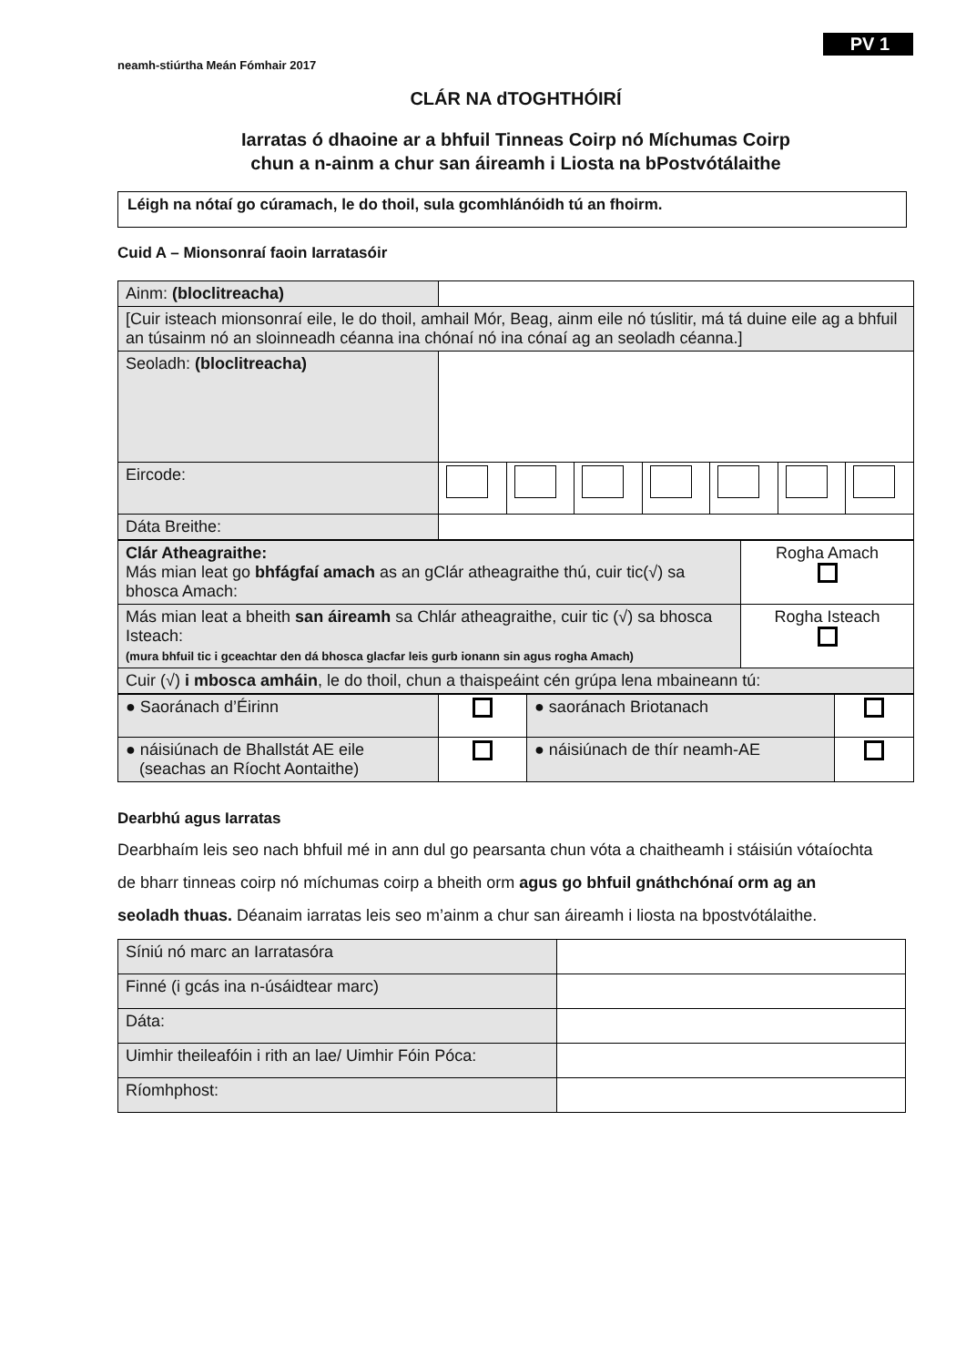PV 1
neamh-stiúrtha Meán Fómhair 2017
CLÁR NA dTOGHTHÓIRÍ
Iarratas ó dhaoine ar a bhfuil Tinneas Coirp nó Míchumas Coirp
chun a n-ainm a chur san áireamh i Liosta na bPostvótálaithe
Léigh na nótaí go cúramach, le do thoil, sula gcomhlánóidh tú an fhoirm.
Cuid A – Mionsonraí faoin Iarratasóir
| Ainm: (bloclitreacha) | | | | | | | |
| [Cuir isteach mionsonraí eile, le do thoil, amhail Mór, Beag, ainm eile nó túslitir, má tá duine eile ag a bhfuil an túsainm nó an sloinneadh céanna ina chónaí nó ina cónaí ag an seoladh céanna.] | | | | | | | |
| Seoladh: (bloclitreacha) | | | | | | | |
| Eircode: | | | | | | | |
| Dáta Breithe: | | | | | | | |
| Clár Atheagraithe: Más mian leat go bhfágfaí amach as an gClár atheagraithe thú, cuir tic(√) sa bhosca Amach: | Rogha Amach |
| Más mian leat a bheith san áireamh sa Chlár atheagraithe, cuir tic (√) sa bhosca Isteach: (mura bhfuil tic i gceachtar den dá bhosca glacfar leis gurb ionann sin agus rogha Amach) | Rogha Isteach |
| Cuir (√) i mbosca amháin , le do thoil, chun a thaispeáint cén grúpa lena mbaineann tú: | |
| ● Saoránach d’Éirinn | | ● saoránach Briotanach | |
| ● náisiúnach de Bhallstát AE eile (seachas an Ríocht Aontaithe) | | ● náisiúnach de thír neamh-AE | |
Dearbhú agus Iarratas
Dearbhaím leis seo nach bhfuil mé in ann dul go pearsanta chun vóta a chaitheamh i stáisiún vótaíochta de bharr tinneas coirp nó míchumas coirp a bheith orm agus go bhfuil gnáthchónaí orm ag an seoladh thuas. Déanaim iarratas leis seo m’ainm a chur san áireamh i liosta na bpostvótálaithe.
| Síniú nó marc an Iarratasóra | |
| Finné (i gcás ina n-úsáidtear marc) | |
| Dáta: | |
| Uimhir theileafóin i rith an lae/ Uimhir Fóin Póca: | |
| Ríomhphost: | |